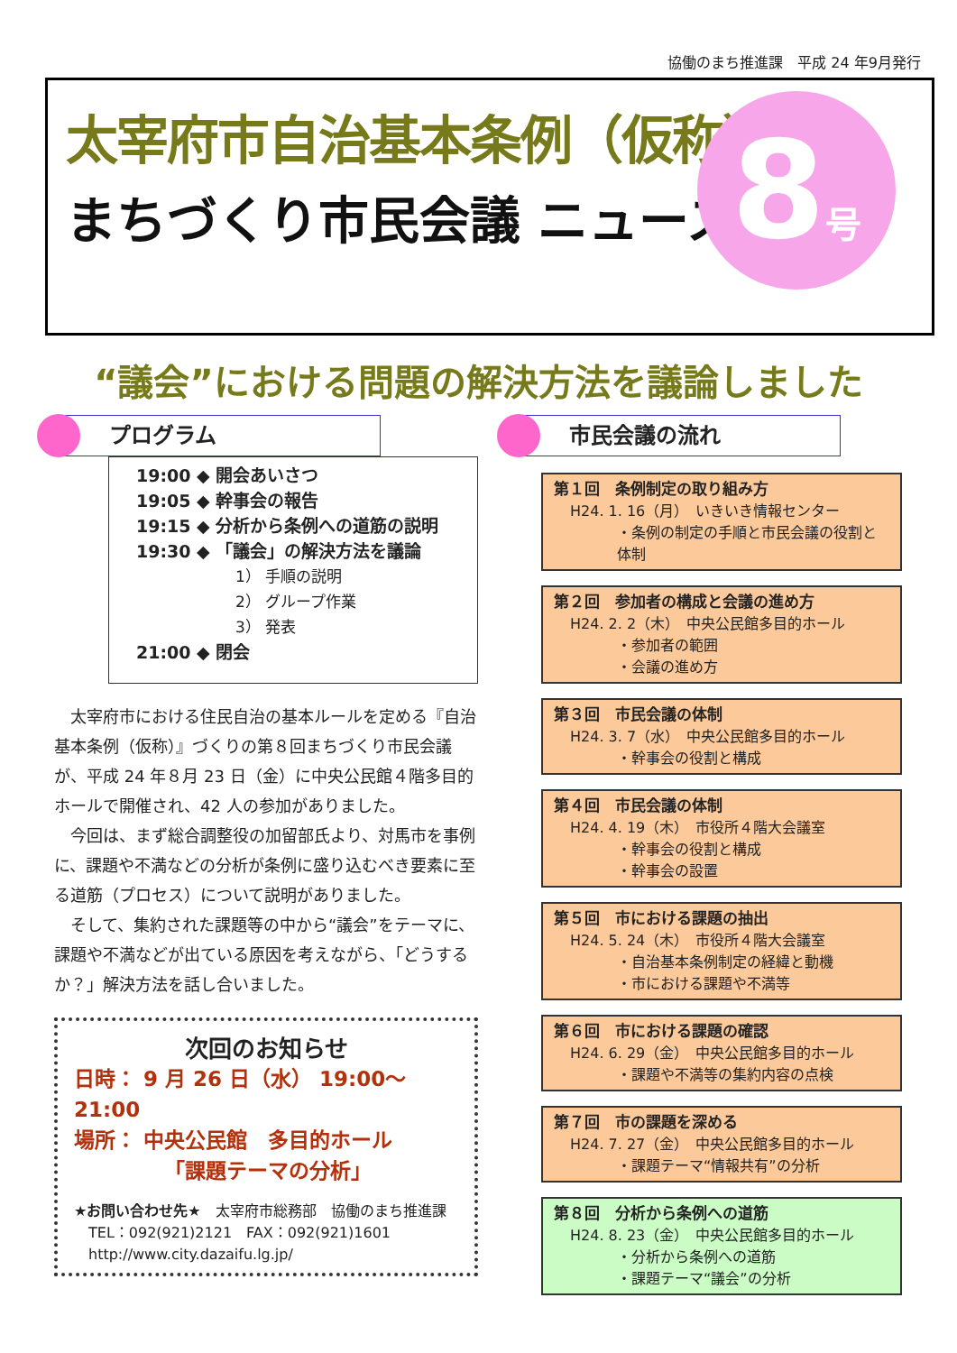協働のまち推進課　平成 24 年9月発行
太宰府市自治基本条例（仮称）
まちづくり市民会議 ニュース
8号
“議会”における問題の解決方法を議論しました
プログラム
19:00 ◆ 開会あいさつ
19:05 ◆ 幹事会の報告
19:15 ◆ 分析から条例への道筋の説明
19:30 ◆ 「議会」の解決方法を議論
1） 手順の説明
2） グループ作業
3） 発表
21:00 ◆ 閉会
太宰府市における住民自治の基本ルールを定める『自治基本条例（仮称）』づくりの第８回まちづくり市民会議が、平成 24 年８月 23 日（金）に中央公民館４階多目的ホールで開催され、42 人の参加がありました。
今回は、まず総合調整役の加留部氏より、対馬市を事例に、課題や不満などの分析が条例に盛り込むべき要素に至る道筋（プロセス）について説明がありました。
そして、集約された課題等の中から“議会”をテーマに、課題や不満などが出ている原因を考えながら、「どうするか？」解決方法を話し合いました。
次回のお知らせ
日時： 9 月 26 日（水） 19:00～21:00
場所： 中央公民館　多目的ホール
「課題テーマの分析」
★お問い合わせ先★　太宰府市総務部　協働のまち推進課
　TEL：092(921)2121　FAX：092(921)1601
　http://www.city.dazaifu.lg.jp/
市民会議の流れ
第１回　条例制定の取り組み方
H24. 1. 16（月）　いきいき情報センター
・条例の制定の手順と市民会議の役割と体制
第２回　参加者の構成と会議の進め方
H24. 2. 2（木）　中央公民館多目的ホール
・参加者の範囲
・会議の進め方
第３回　市民会議の体制
H24. 3. 7（水）　中央公民館多目的ホール
・幹事会の役割と構成
第４回　市民会議の体制
H24. 4. 19（木）　市役所４階大会議室
・幹事会の役割と構成
・幹事会の設置
第５回　市における課題の抽出
H24. 5. 24（木）　市役所４階大会議室
・自治基本条例制定の経緯と動機
・市における課題や不満等
第６回　市における課題の確認
H24. 6. 29（金）　中央公民館多目的ホール
・課題や不満等の集約内容の点検
第７回　市の課題を深める
H24. 7. 27（金）　中央公民館多目的ホール
・課題テーマ“情報共有”の分析
第８回　分析から条例への道筋
H24. 8. 23（金）　中央公民館多目的ホール
・分析から条例への道筋
・課題テーマ“議会”の分析